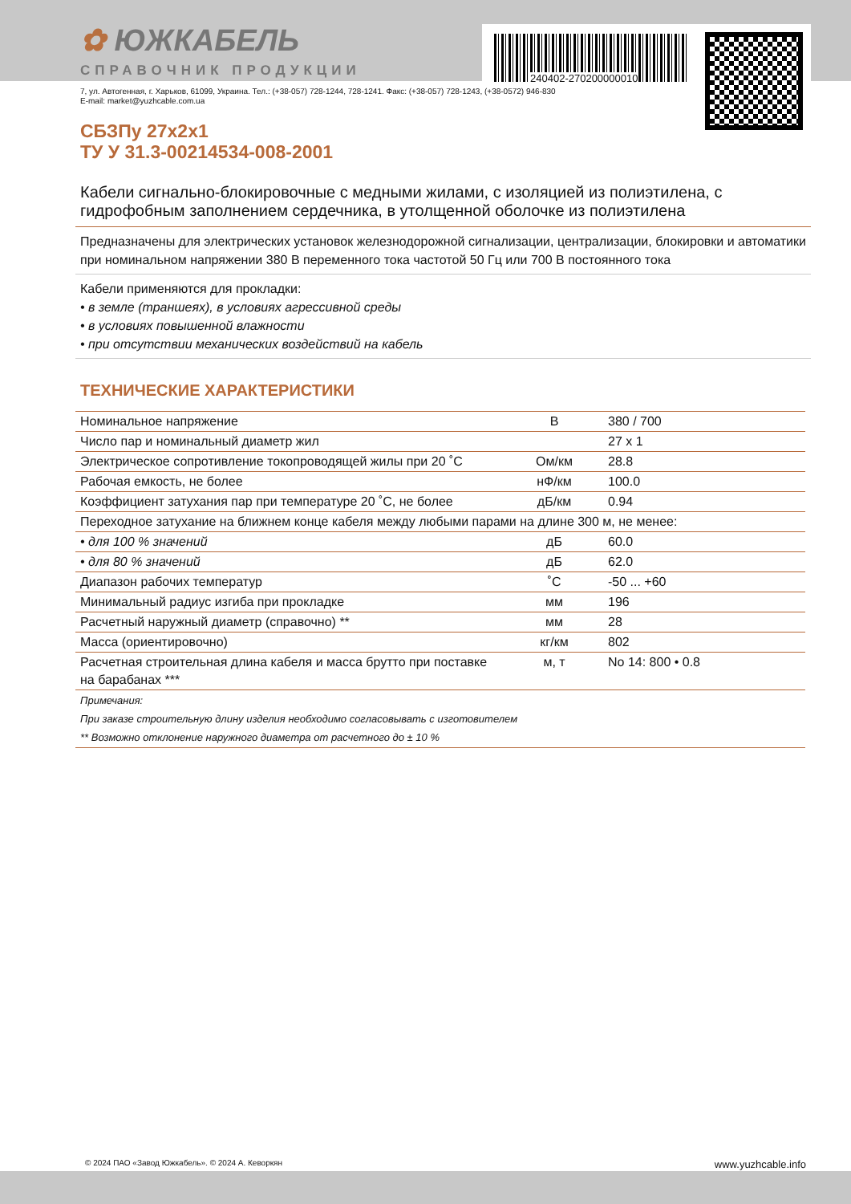240402-270200000010
✿ ЮЖКАБЕЛЬ
СПРАВОЧНИК ПРОДУКЦИИ
7, ул. Автогенная, г. Харьков, 61099, Украина. Тел.: (+38-057) 728-1244, 728-1241. Факс: (+38-057) 728-1243, (+38-0572) 946-830
E-mail: market@yuzhcable.com.ua
СБЗПу 27x2x1
ТУ У 31.3-00214534-008-2001
Кабели сигнально-блокировочные с медными жилами, с изоляцией из полиэтилена, с гидрофобным заполнением сердечника, в утолщенной оболочке из полиэтилена
Предназначены для электрических установок железнодорожной сигнализации, централизации, блокировки и автоматики при номинальном напряжении 380 В переменного тока частотой 50 Гц или 700 В постоянного тока
Кабели применяются для прокладки:
• в земле (траншеях), в условиях агрессивной среды
• в условиях повышенной влажности
• при отсутствии механических воздействий на кабель
ТЕХНИЧЕСКИЕ ХАРАКТЕРИСТИКИ
| Номинальное напряжение | В | 380 / 700 |
| Число пар и номинальный диаметр жил | | 27 x 1 |
| Электрическое сопротивление токопроводящей жилы при 20 ˚С | Ом/км | 28.8 |
| Рабочая емкость, не более | нФ/км | 100.0 |
| Коэффициент затухания пар при температуре 20 ˚С, не более | дБ/км | 0.94 |
| Переходное затухание на ближнем конце кабеля между любыми парами на длине 300 м, не менее: | | |
| • для 100 % значений | дБ | 60.0 |
| • для 80 % значений | дБ | 62.0 |
| Диапазон рабочих температур | ˚С | -50 ... +60 |
| Минимальный радиус изгиба при прокладке | мм | 196 |
| Расчетный наружный диаметр (справочно) ** | мм | 28 |
| Масса (ориентировочно) | кг/км | 802 |
| Расчетная строительная длина кабеля и масса брутто при поставке на барабанах *** | м, т | No 14: 800 • 0.8 |
| Примечания: При заказе строительную длину изделия необходимо согласовывать с изготовителем ** Возможно отклонение наружного диаметра от расчетного до ± 10 % | | |
© 2024 ПАО «Завод Южкабель». © 2024 А. Кеворкян www.yuzhcable.info